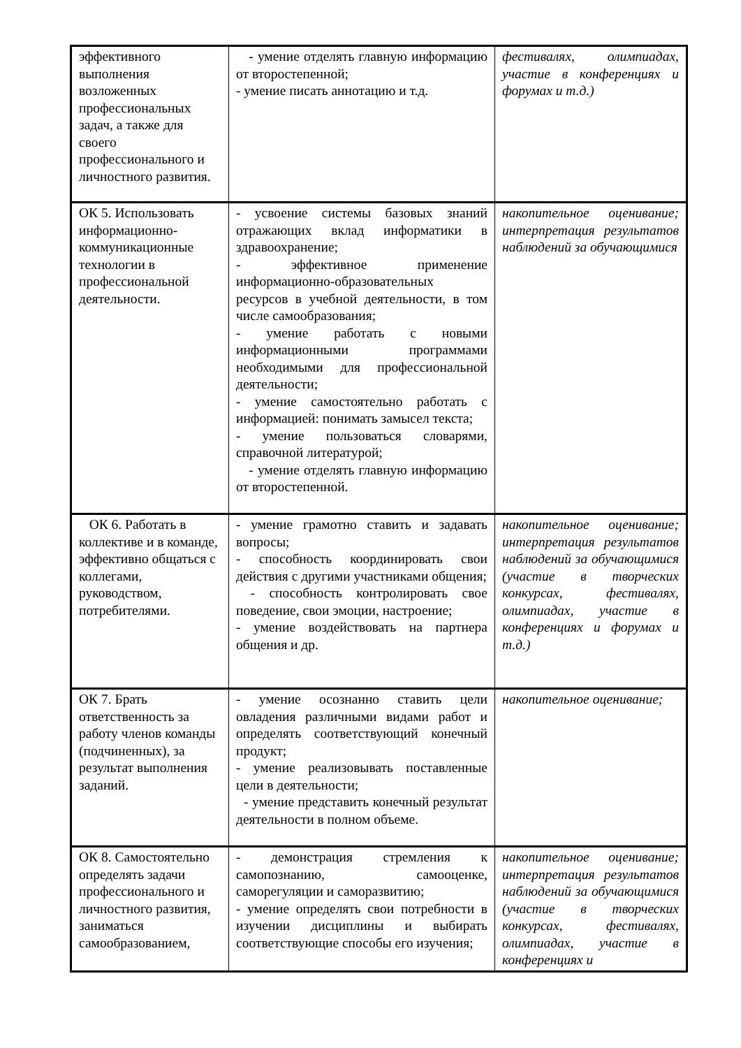| эффективного выполнения возложенных профессиональных задач, а также для своего профессионального и личностного развития. | - умение отделять главную информацию от второстепенной; - умение писать аннотацию и т.д. | фестивалях, олимпиадах, участие в конференциях и форумах и т.д.) |
| ОК 5. Использовать информационно-коммуникационные технологии в профессиональной деятельности. | - усвоение системы базовых знаний отражающих вклад информатики в здравоохранение; - эффективное применение информационно-образовательных ресурсов в учебной деятельности, в том числе самообразования; - умение работать с новыми информационными программами необходимыми для профессиональной деятельности; - умение самостоятельно работать с информацией: понимать замысел текста; - умение пользоваться словарями, справочной литературой; - умение отделять главную информацию от второстепенной. | накопительное оценивание; интерпретация результатов наблюдений за обучающимися |
| ОК 6. Работать в коллективе и в команде, эффективно общаться с коллегами, руководством, потребителями. | - умение грамотно ставить и задавать вопросы; - способность координировать свои действия с другими участниками общения; - способность контролировать свое поведение, свои эмоции, настроение; - умение воздействовать на партнера общения и др. | накопительное оценивание; интерпретация результатов наблюдений за обучающимися (участие в творческих конкурсах, фестивалях, олимпиадах, участие в конференциях и форумах и т.д.) |
| ОК 7. Брать ответственность за работу членов команды (подчиненных), за результат выполнения заданий. | - умение осознанно ставить цели овладения различными видами работ и определять соответствующий конечный продукт; - умение реализовывать поставленные цели в деятельности; - умение представить конечный результат деятельности в полном объеме. | накопительное оценивание; |
| ОК 8. Самостоятельно определять задачи профессионального и личностного развития, заниматься самообразованием, | - демонстрация стремления к самопознанию, самооценке, саморегуляции и саморазвитию; - умение определять свои потребности в изучении дисциплины и выбирать соответствующие способы его изучения; | накопительное оценивание; интерпретация результатов наблюдений за обучающимися (участие в творческих конкурсах, фестивалях, олимпиадах, участие в конференциях и |